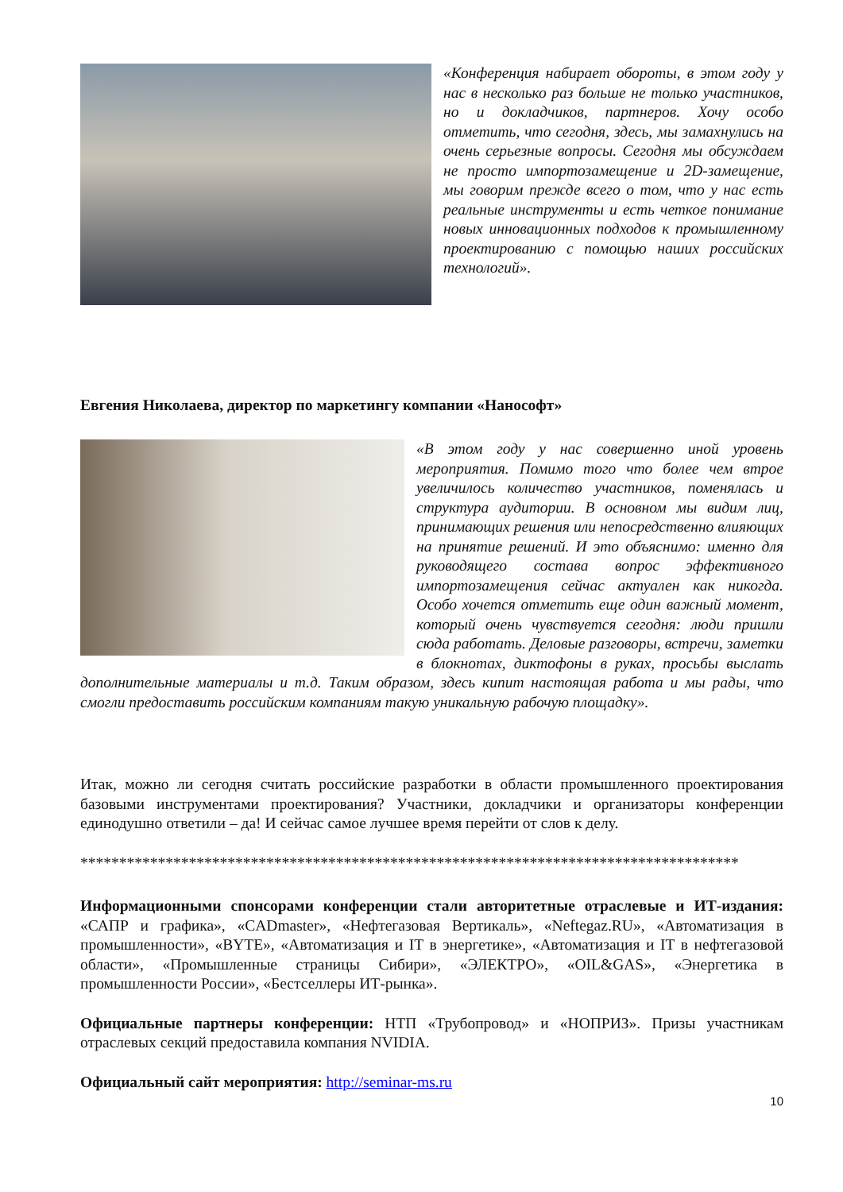«Конференция набирает обороты, в этом году у нас в несколько раз больше не только участников, но и докладчиков, партнеров. Хочу особо отметить, что сегодня, здесь, мы замахнулись на очень серьезные вопросы. Сегодня мы обсуждаем не просто импортозамещение и 2D-замещение, мы говорим прежде всего о том, что у нас есть реальные инструменты и есть четкое понимание новых инновационных подходов к промышленному проектированию с помощью наших российских технологий».
Евгения Николаева, директор по маркетингу компании «Нанософт»
«В этом году у нас совершенно иной уровень мероприятия. Помимо того что более чем втрое увеличилось количество участников, поменялась и структура аудитории. В основном мы видим лиц, принимающих решения или непосредственно влияющих на принятие решений. И это объяснимо: именно для руководящего состава вопрос эффективного импортозамещения сейчас актуален как никогда. Особо хочется отметить еще один важный момент, который очень чувствуется сегодня: люди пришли сюда работать. Деловые разговоры, встречи, заметки в блокнотах, диктофоны в руках, просьбы выслать дополнительные материалы и т.д. Таким образом, здесь кипит настоящая работа и мы рады, что смогли предоставить российским компаниям такую уникальную рабочую площадку».
Итак, можно ли сегодня считать российские разработки в области промышленного проектирования базовыми инструментами проектирования? Участники, докладчики и организаторы конференции единодушно ответили – да! И сейчас самое лучшее время перейти от слов к делу.
*************************************************************************************
Информационными спонсорами конференции стали авторитетные отраслевые и ИТ-издания: «САПР и графика», «CADmaster», «Нефтегазовая Вертикаль», «Neftegaz.RU», «Автоматизация в промышленности», «BYTE», «Автоматизация и IT в энергетике», «Автоматизация и IT в нефтегазовой области», «Промышленные страницы Сибири», «ЭЛЕКТРО», «OIL&GAS», «Энергетика в промышленности России», «Бестселлеры ИТ-рынка».
Официальные партнеры конференции: НТП «Трубопровод» и «НОПРИЗ». Призы участникам отраслевых секций предоставила компания NVIDIA.
Официальный сайт мероприятия: http://seminar-ms.ru
10